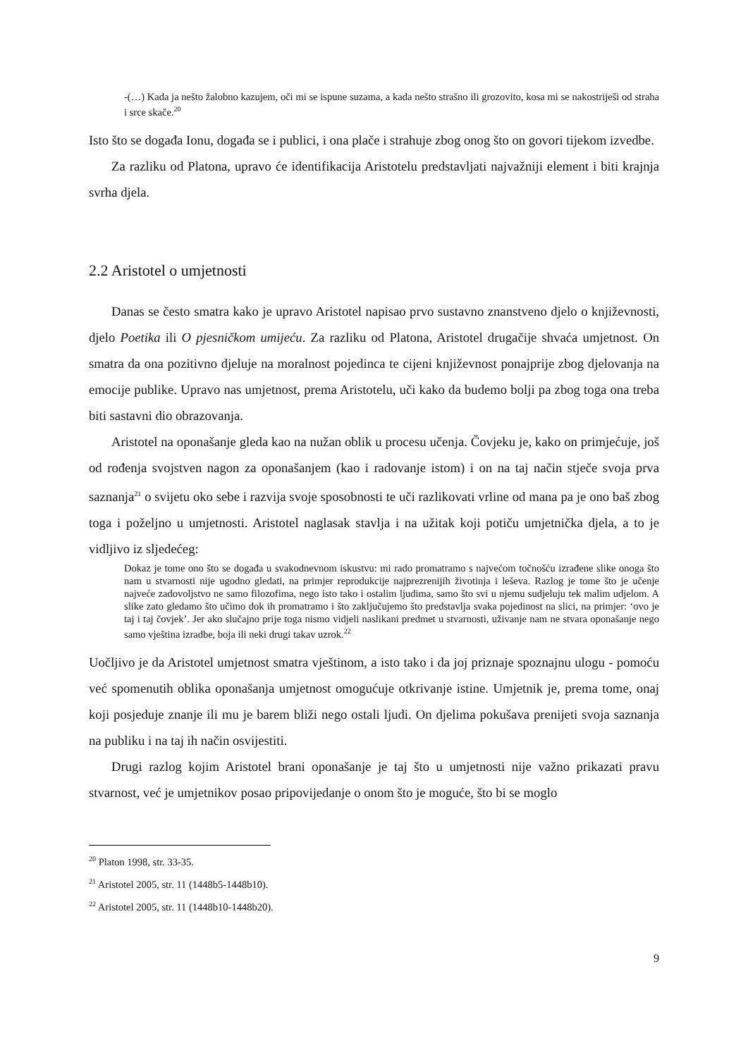-(…) Kada ja nešto žalobno kazujem, oči mi se ispune suzama, a kada nešto strašno ili grozovito, kosa mi se nakostriješi od straha i srce skače.<sup>20</sup>
Isto što se događa Ionu, događa se i publici, i ona plače i strahuje zbog onog što on govori tijekom izvedbe.
Za razliku od Platona, upravo će identifikacija Aristotelu predstavljati najvažniji element i biti krajnja svrha djela.
2.2 Aristotel o umjetnosti
Danas se često smatra kako je upravo Aristotel napisao prvo sustavno znanstveno djelo o književnosti, djelo Poetika ili O pjesničkom umijeću. Za razliku od Platona, Aristotel drugačije shvaća umjetnost. On smatra da ona pozitivno djeluje na moralnost pojedinca te cijeni književnost ponajprije zbog djelovanja na emocije publike. Upravo nas umjetnost, prema Aristotelu, uči kako da budemo bolji pa zbog toga ona treba biti sastavni dio obrazovanja.
Aristotel na oponašanje gleda kao na nužan oblik u procesu učenja. Čovjeku je, kako on primjećuje, još od rođenja svojstven nagon za oponašanjem (kao i radovanje istom) i on na taj način stječe svoja prva saznanja<sup>21</sup> o svijetu oko sebe i razvija svoje sposobnosti te uči razlikovati vrline od mana pa je ono baš zbog toga i poželjno u umjetnosti. Aristotel naglasak stavlja i na užitak koji potiču umjetnička djela, a to je vidljivo iz sljedećeg:
Dokaz je tome ono što se događa u svakodnevnom iskustvu: mi rado promatramo s najvećom točnošću izrađene slike onoga što nam u stvarnosti nije ugodno gledati, na primjer reprodukcije najprezrenijih životinja i leševa. Razlog je tome što je učenje najveće zadovoljstvo ne samo filozofima, nego isto tako i ostalim ljudima, samo što svi u njemu sudjeluju tek malim udjelom. A slike zato gledamo što učimo dok ih promatramo i što zaključujemo što predstavlja svaka pojedinost na slici, na primjer: ‘ovo je taj i taj čovjek’. Jer ako slučajno prije toga nismo vidjeli naslikani predmet u stvarnosti, uživanje nam ne stvara oponašanje nego samo vještina izradbe, boja ili neki drugi takav uzrok.<sup>22</sup>
Uočljivo je da Aristotel umjetnost smatra vještinom, a isto tako i da joj priznaje spoznajnu ulogu - pomoću već spomenutih oblika oponašanja umjetnost omogućuje otkrivanje istine. Umjetnik je, prema tome, onaj koji posjeduje znanje ili mu je barem bliži nego ostali ljudi. On djelima pokušava prenijeti svoja saznanja na publiku i na taj ih način osvijestiti.
Drugi razlog kojim Aristotel brani oponašanje je taj što u umjetnosti nije važno prikazati pravu stvarnost, već je umjetnikov posao pripovijedanje o onom što je moguće, što bi se moglo
<sup>20</sup> Platon 1998, str. 33-35.
<sup>21</sup> Aristotel 2005, str. 11 (1448b5-1448b10).
<sup>22</sup> Aristotel 2005, str. 11 (1448b10-1448b20).
9